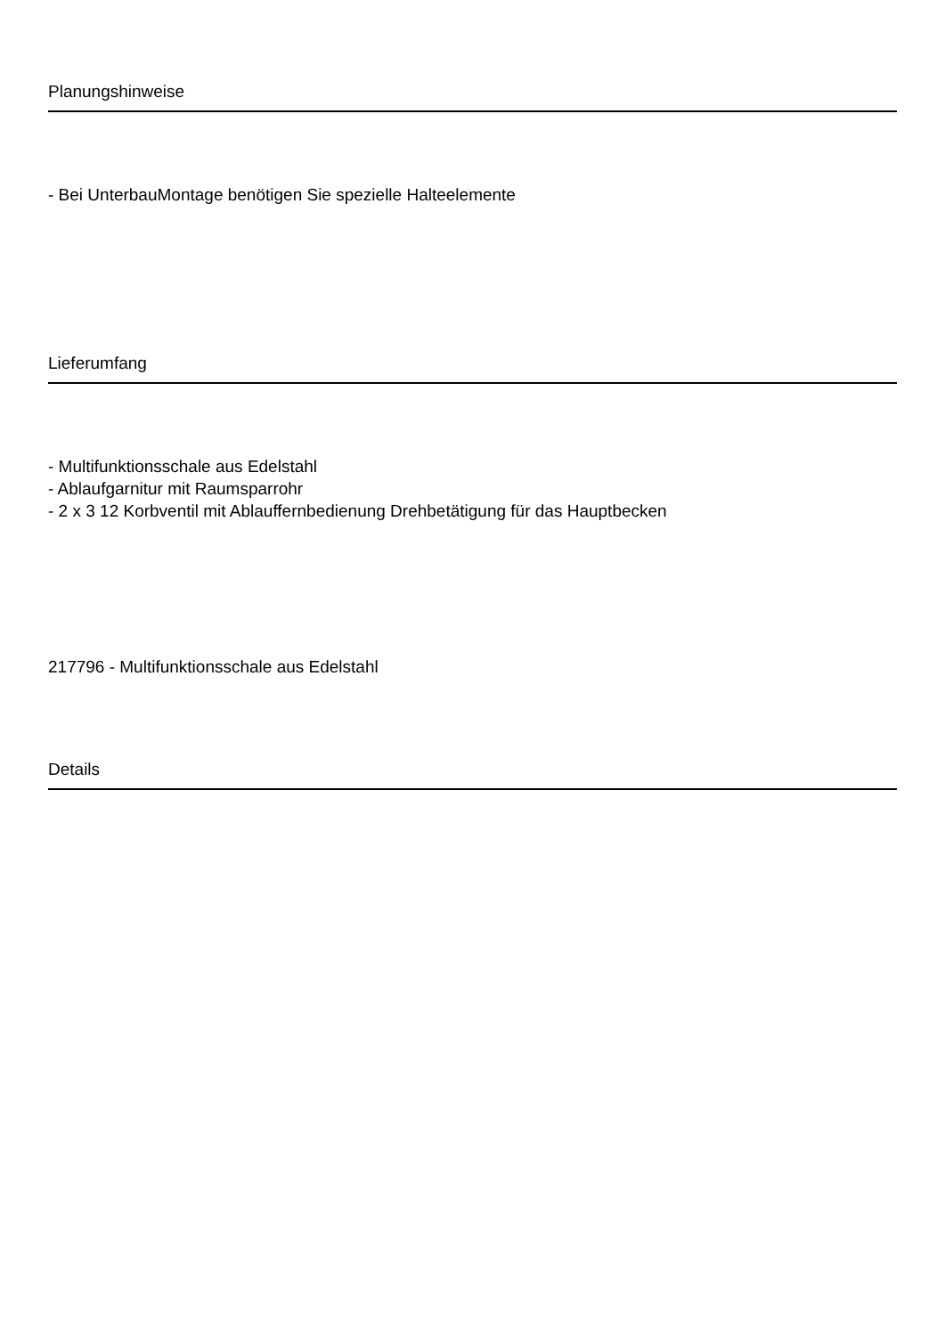Planungshinweise
- Bei UnterbauMontage benötigen Sie spezielle Halteelemente
Lieferumfang
- Multifunktionsschale aus Edelstahl
- Ablaufgarnitur mit Raumsparrohr
- 2 x 3 12 Korbventil mit Ablauffernbedienung Drehbetätigung für das Hauptbecken
217796 - Multifunktionsschale aus Edelstahl
Details